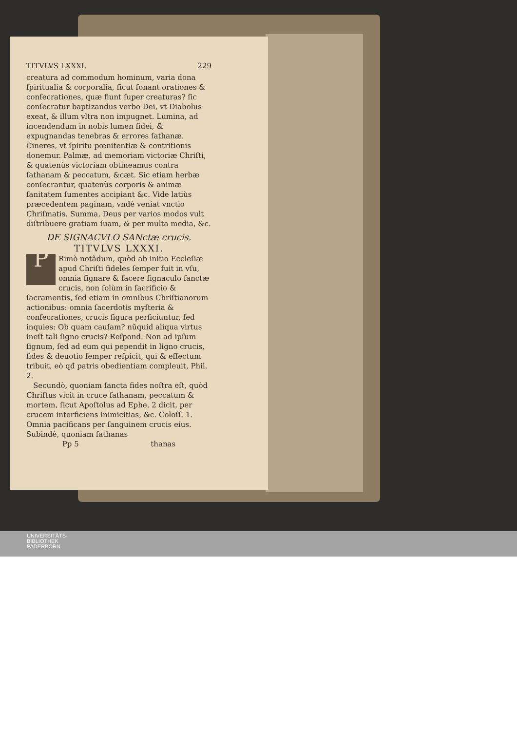TITVLVS LXXXI. 229
creatura ad commodum hominum, varia dona ſpiritualia & corporalia, ſicut ſonant orationes & conſecrationes, quæ fiunt ſuper creaturas? ſic conſecratur baptizandus verbo Dei, vt Diabolus exeat, & illum vltra non impugnet. Lumina, ad incendendum in nobis lumen fidei, & expugnandas tenebras & errores ſathanæ. Cineres, vt ſpiritu pœnitentiæ & contritionis donemur. Palmæ, ad memoriam victoriæ Chriſti, & quatenùs victoriam obtineamus contra ſathanam & peccatum, &cæt. Sic etiam herbæ conſecrantur, quatenùs corporis & animæ ſanitatem ſumentes accipiant &c. Vide latiùs præcedentem paginam, vndè veniat vnctio Chriſmatis. Summa, Deus per varios modos vult diſtribuere gratiam ſuam, & per multa media, &c.
DE SIGNACVLO SANctæ crucis.
TITVLVS LXXXI.
PRimò notãdum, quòd ab initio Eccleſiæ apud Chriſti fideles ſemper fuit in vſu, omnia ſignare & facere ſignaculo ſanctæ crucis, non ſolùm in ſacrificio & ſacramentis, ſed etiam in omnibus Chriſtianorum actionibus: omnia ſacerdotis myſteria & conſecrationes, crucis figura perficiuntur, ſed inquies: Ob quam cauſam? nũquid aliqua virtus ineſt tali ſigno crucis? Reſpond. Non ad ipſum ſignum, ſed ad eum qui pependit in ligno crucis, fides & deuotio ſemper reſpicit, qui & effectum tribuit, eò qđ patris obedientiam compleuit, Phil. 2.
Secundò, quoniam ſancta fides noſtra eſt, quòd Chriſtus vicit in cruce ſathanam, peccatum & mortem, ſicut Apoſtolus ad Ephe. 2 dicit, per crucem interficiens inimicitias, &c. Coloſſ. 1. Omnia pacificans per ſanguinem crucis eius. Subindè, quoniam ſathanas
Pp 5 thanas
UNIVERSITÄTS-
BIBLIOTHEK
PADERBORN